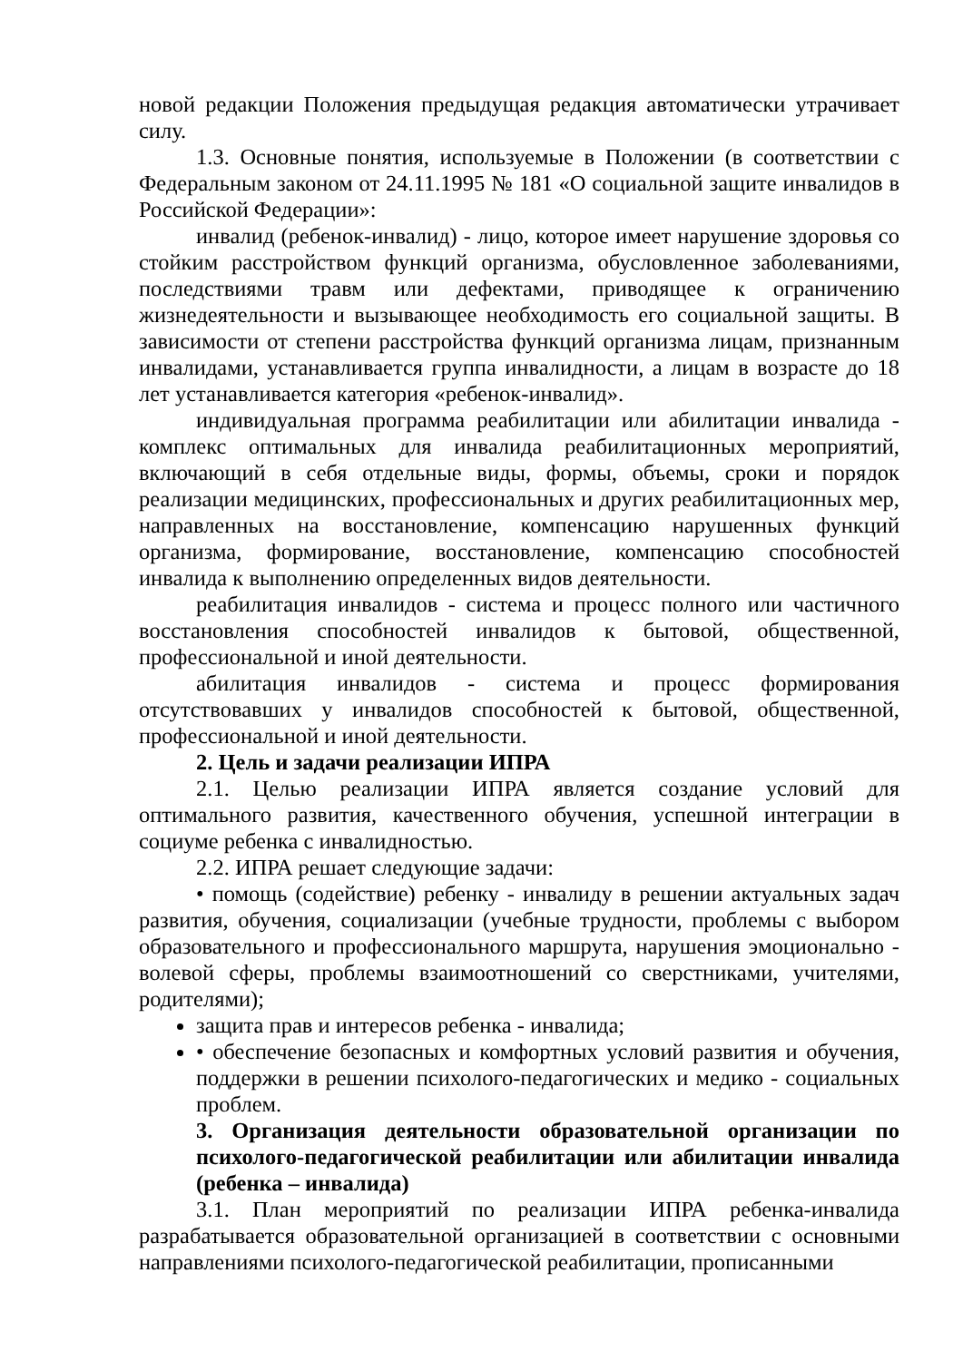новой редакции Положения предыдущая редакция автоматически утрачивает силу.
1.3. Основные понятия, используемые в Положении (в соответствии с Федеральным законом от 24.11.1995 № 181 «О социальной защите инвалидов в Российской Федерации»:
инвалид (ребенок-инвалид) - лицо, которое имеет нарушение здоровья со стойким расстройством функций организма, обусловленное заболеваниями, последствиями травм или дефектами, приводящее к ограничению жизнедеятельности и вызывающее необходимость его социальной защиты. В зависимости от степени расстройства функций организма лицам, признанным инвалидами, устанавливается группа инвалидности, а лицам в возрасте до 18 лет устанавливается категория «ребенок-инвалид».
индивидуальная программа реабилитации или абилитации инвалида - комплекс оптимальных для инвалида реабилитационных мероприятий, включающий в себя отдельные виды, формы, объемы, сроки и порядок реализации медицинских, профессиональных и других реабилитационных мер, направленных на восстановление, компенсацию нарушенных функций организма, формирование, восстановление, компенсацию способностей инвалида к выполнению определенных видов деятельности.
реабилитация инвалидов - система и процесс полного или частичного восстановления способностей инвалидов к бытовой, общественной, профессиональной и иной деятельности.
абилитация инвалидов - система и процесс формирования отсутствовавших у инвалидов способностей к бытовой, общественной, профессиональной и иной деятельности.
2. Цель и задачи реализации ИПРА
2.1. Целью реализации ИПРА является создание условий для оптимального развития, качественного обучения, успешной интеграции в социуме ребенка с инвалидностью.
2.2. ИПРА решает следующие задачи:
• помощь (содействие) ребенку - инвалиду в решении актуальных задач развития, обучения, социализации (учебные трудности, проблемы с выбором образовательного и профессионального маршрута, нарушения эмоционально - волевой сферы, проблемы взаимоотношений со сверстниками, учителями, родителями);
защита прав и интересов ребенка - инвалида;
• обеспечение безопасных и комфортных условий развития и обучения, поддержки в решении психолого-педагогических и медико - социальных проблем.
3. Организация деятельности образовательной организации по психолого-педагогической реабилитации или абилитации инвалида (ребенка – инвалида)
3.1. План мероприятий по реализации ИПРА ребенка-инвалида разрабатывается образовательной организацией в соответствии с основными направлениями психолого-педагогической реабилитации, прописанными